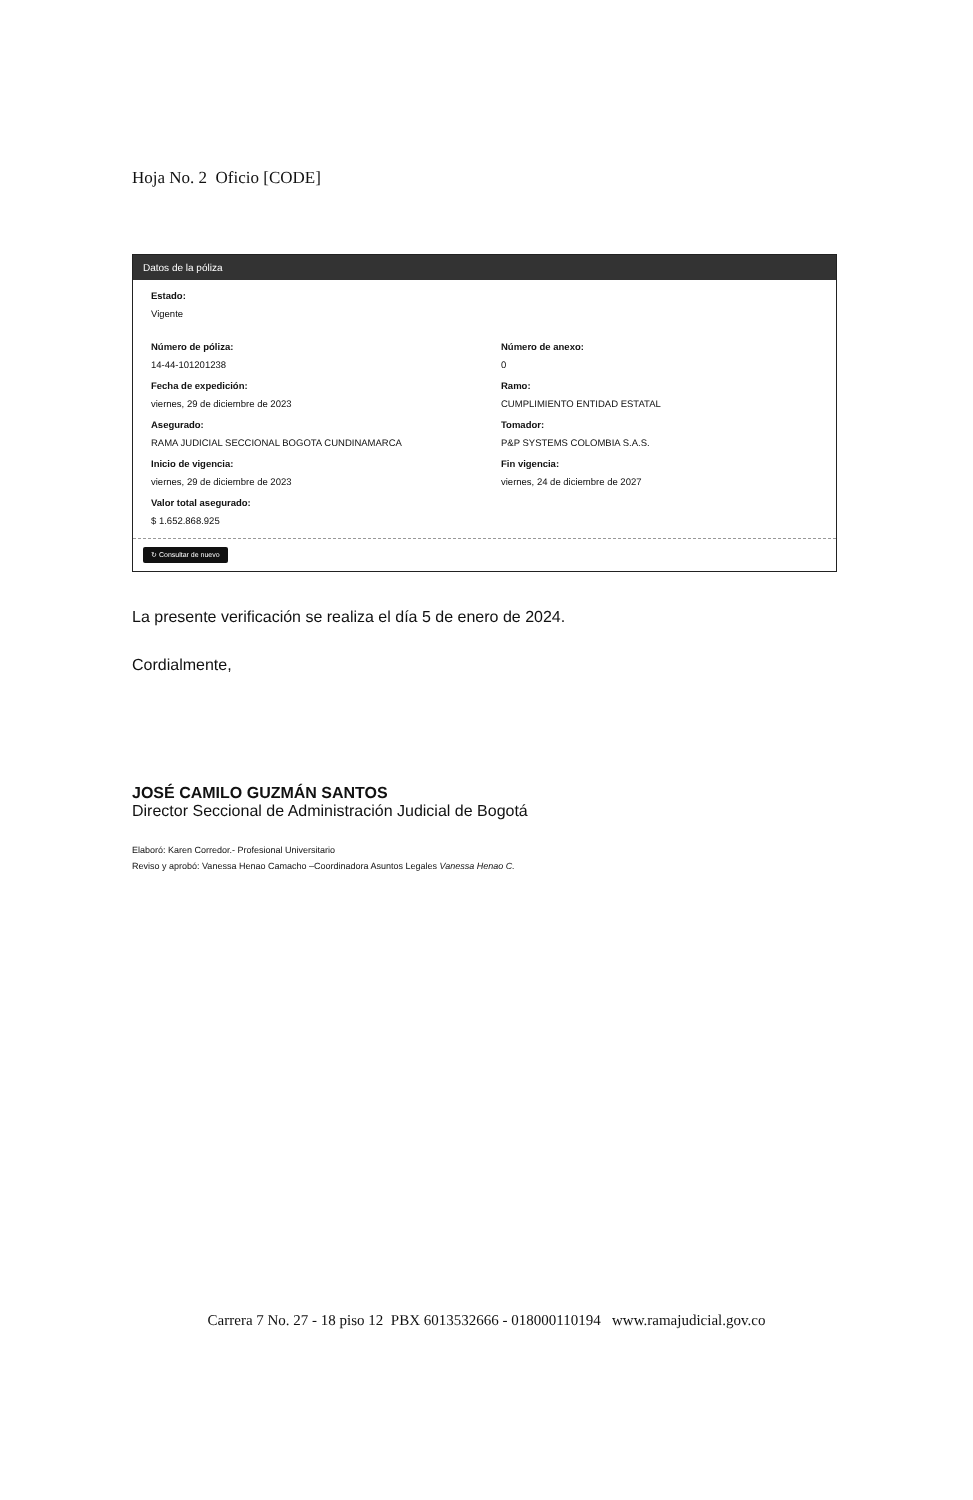Hoja No. 2 Oficio [CODE]
Datos de la póliza
Estado:
Vigente
Número de póliza:
14-44-101201238
Número de anexo:
0
Fecha de expedición:
viernes, 29 de diciembre de 2023
Ramo:
CUMPLIMIENTO ENTIDAD ESTATAL
Asegurado:
RAMA JUDICIAL SECCIONAL BOGOTA CUNDINAMARCA
Tomador:
P&P SYSTEMS COLOMBIA S.A.S.
Inicio de vigencia:
viernes, 29 de diciembre de 2023
Fin vigencia:
viernes, 24 de diciembre de 2027
Valor total asegurado:
$ 1.652.868.925
↻ Consultar de nuevo
La presente verificación se realiza el día 5 de enero de 2024.
Cordialmente,
JOSÉ CAMILO GUZMÁN SANTOS
Director Seccional de Administración Judicial de Bogotá
Elaboró: Karen Corredor.- Profesional Universitario
Reviso y aprobó: Vanessa Henao Camacho –Coordinadora Asuntos Legales Vanessa Henao C.
Carrera 7 No. 27 - 18 piso 12 PBX 6013532666 - 018000110194 www.ramajudicial.gov.co